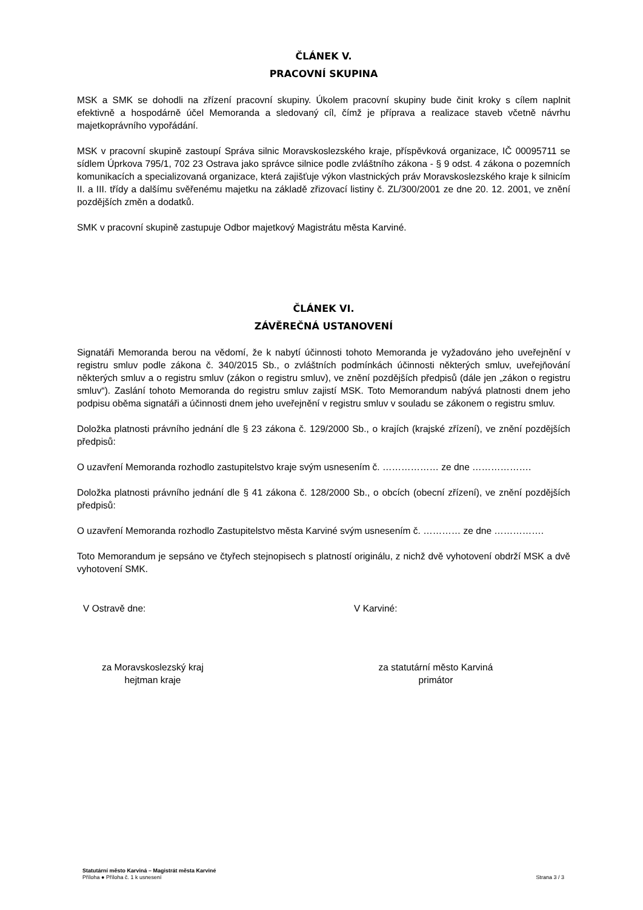ČLÁNEK V.
PRACOVNÍ SKUPINA
MSK a SMK se dohodli na zřízení pracovní skupiny. Úkolem pracovní skupiny bude činit kroky s cílem naplnit efektivně a hospodárně účel Memoranda a sledovaný cíl, čímž je příprava a realizace staveb včetně návrhu majetkoprávního vypořádání.
MSK v pracovní skupině zastoupí Správa silnic Moravskoslezského kraje, příspěvková organizace, IČ 00095711 se sídlem Úprkova 795/1, 702 23 Ostrava jako správce silnice podle zvláštního zákona - § 9 odst. 4 zákona o pozemních komunikacích a specializovaná organizace, která zajišťuje výkon vlastnických práv Moravskoslezského kraje k silnicím II. a III. třídy a dalšímu svěřenému majetku na základě zřizovací listiny č. ZL/300/2001 ze dne 20. 12. 2001, ve znění pozdějších změn a dodatků.
SMK v pracovní skupině zastupuje Odbor majetkový Magistrátu města Karviné.
ČLÁNEK VI.
ZÁVĚREČNÁ USTANOVENÍ
Signatáři Memoranda berou na vědomí, že k nabytí účinnosti tohoto Memoranda je vyžadováno jeho uveřejnění v registru smluv podle zákona č. 340/2015 Sb., o zvláštních podmínkách účinnosti některých smluv, uveřejňování některých smluv a o registru smluv (zákon o registru smluv), ve znění pozdějších předpisů (dále jen „zákon o registru smluv“). Zaslání tohoto Memoranda do registru smluv zajistí MSK. Toto Memorandum nabývá platnosti dnem jeho podpisu oběma signatáři a účinnosti dnem jeho uveřejnění v registru smluv v souladu se zákonem o registru smluv.
Doložka platnosti právního jednání dle § 23 zákona č. 129/2000 Sb., o krajích (krajské zřízení), ve znění pozdějších předpisů:
O uzavření Memoranda rozhodlo zastupitelstvo kraje svým usnesením č. ……………… ze dne ……………….
Doložka platnosti právního jednání dle § 41 zákona č. 128/2000 Sb., o obcích (obecní zřízení), ve znění pozdějších předpisů:
O uzavření Memoranda rozhodlo Zastupitelstvo města Karviné svým usnesením č. ………… ze dne …………….
Toto Memorandum je sepsáno ve čtyřech stejnopisech s platností originálu, z nichž dvě vyhotovení obdrží MSK a dvě vyhotovení SMK.
V Ostravě dne: V Karviné:
za Moravskoslezský kraj
hejtman kraje
za statutární město Karviná
primátor
Statutární město Karviná – Magistrát města Karviné
Příloha ● Příloha č. 1 k usnesení
Strana 3 / 3